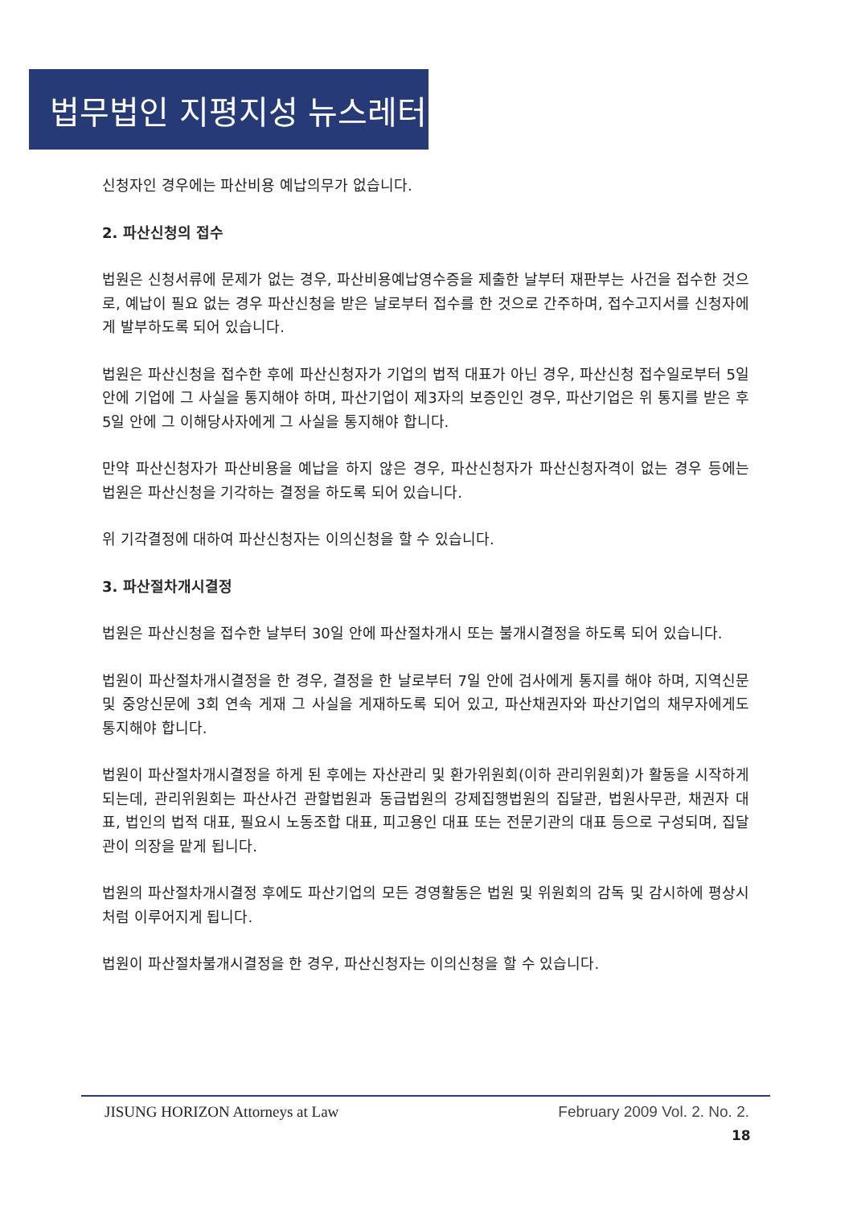법무법인 지평지성 뉴스레터
신청자인 경우에는 파산비용 예납의무가 없습니다.
2. 파산신청의 접수
법원은 신청서류에 문제가 없는 경우, 파산비용예납영수증을 제출한 날부터 재판부는 사건을 접수한 것으로, 예납이 필요 없는 경우 파산신청을 받은 날로부터 접수를 한 것으로 간주하며, 접수고지서를 신청자에게 발부하도록 되어 있습니다.
법원은 파산신청을 접수한 후에 파산신청자가 기업의 법적 대표가 아닌 경우, 파산신청 접수일로부터 5일 안에 기업에 그 사실을 통지해야 하며, 파산기업이 제3자의 보증인인 경우, 파산기업은 위 통지를 받은 후 5일 안에 그 이해당사자에게 그 사실을 통지해야 합니다.
만약 파산신청자가 파산비용을 예납을 하지 않은 경우, 파산신청자가 파산신청자격이 없는 경우 등에는 법원은 파산신청을 기각하는 결정을 하도록 되어 있습니다.
위 기각결정에 대하여 파산신청자는 이의신청을 할 수 있습니다.
3. 파산절차개시결정
법원은 파산신청을 접수한 날부터 30일 안에 파산절차개시 또는 불개시결정을 하도록 되어 있습니다.
법원이 파산절차개시결정을 한 경우, 결정을 한 날로부터 7일 안에 검사에게 통지를 해야 하며, 지역신문 및 중앙신문에 3회 연속 게재 그 사실을 게재하도록 되어 있고, 파산채권자와 파산기업의 채무자에게도 통지해야 합니다.
법원이 파산절차개시결정을 하게 된 후에는 자산관리 및 환가위원회(이하 관리위원회)가 활동을 시작하게 되는데, 관리위원회는 파산사건 관할법원과 동급법원의 강제집행법원의 집달관, 법원사무관, 채권자 대표, 법인의 법적 대표, 필요시 노동조합 대표, 피고용인 대표 또는 전문기관의 대표 등으로 구성되며, 집달관이 의장을 맡게 됩니다.
법원의 파산절차개시결정 후에도 파산기업의 모든 경영활동은 법원 및 위원회의 감독 및 감시하에 평상시처럼 이루어지게 됩니다.
법원이 파산절차불개시결정을 한 경우, 파산신청자는 이의신청을 할 수 있습니다.
JISUNG HORIZON Attorneys at Law February 2009 Vol. 2. No. 2.
18